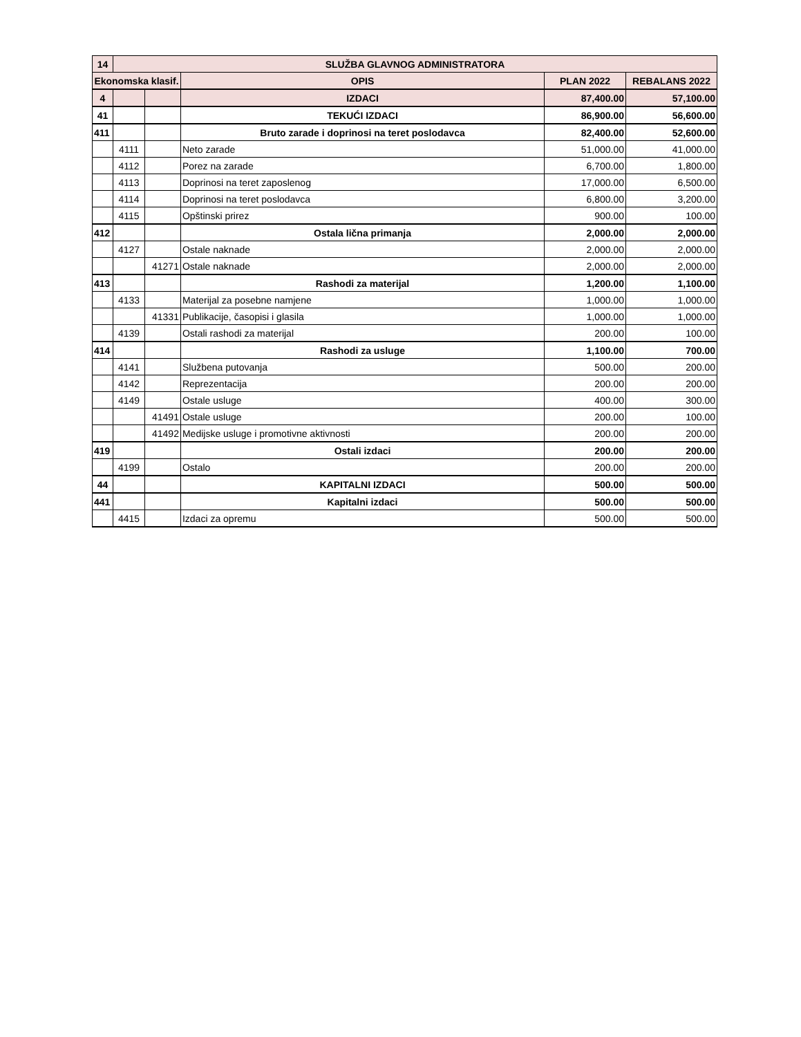| 14 | SLUŽBA GLAVNOG ADMINISTRATORA | | | | |
| --- | --- | --- | --- | --- | --- |
| Ekonomska klasif. | | | OPIS | PLAN 2022 | REBALANS 2022 |
| 4 | | | IZDACI | 87,400.00 | 57,100.00 |
| 41 | | | TEKUĆI IZDACI | 86,900.00 | 56,600.00 |
| 411 | | | Bruto zarade i doprinosi na teret poslodavca | 82,400.00 | 52,600.00 |
| | 4111 | | Neto zarade | 51,000.00 | 41,000.00 |
| | 4112 | | Porez na zarade | 6,700.00 | 1,800.00 |
| | 4113 | | Doprinosi na teret zaposlenog | 17,000.00 | 6,500.00 |
| | 4114 | | Doprinosi na teret poslodavca | 6,800.00 | 3,200.00 |
| | 4115 | | Opštinski prirez | 900.00 | 100.00 |
| 412 | | | Ostala lična primanja | 2,000.00 | 2,000.00 |
| | 4127 | | Ostale naknade | 2,000.00 | 2,000.00 |
| | | 41271 | Ostale naknade | 2,000.00 | 2,000.00 |
| 413 | | | Rashodi za materijal | 1,200.00 | 1,100.00 |
| | 4133 | | Materijal za posebne namjene | 1,000.00 | 1,000.00 |
| | | 41331 | Publikacije, časopisi i glasila | 1,000.00 | 1,000.00 |
| | 4139 | | Ostali rashodi za materijal | 200.00 | 100.00 |
| 414 | | | Rashodi za usluge | 1,100.00 | 700.00 |
| | 4141 | | Službena putovanja | 500.00 | 200.00 |
| | 4142 | | Reprezentacija | 200.00 | 200.00 |
| | 4149 | | Ostale usluge | 400.00 | 300.00 |
| | | 41491 | Ostale usluge | 200.00 | 100.00 |
| | | 41492 | Medijske usluge i promotivne aktivnosti | 200.00 | 200.00 |
| 419 | | | Ostali izdaci | 200.00 | 200.00 |
| | 4199 | | Ostalo | 200.00 | 200.00 |
| 44 | | | KAPITALNI IZDACI | 500.00 | 500.00 |
| 441 | | | Kapitalni izdaci | 500.00 | 500.00 |
| | 4415 | | Izdaci za opremu | 500.00 | 500.00 |